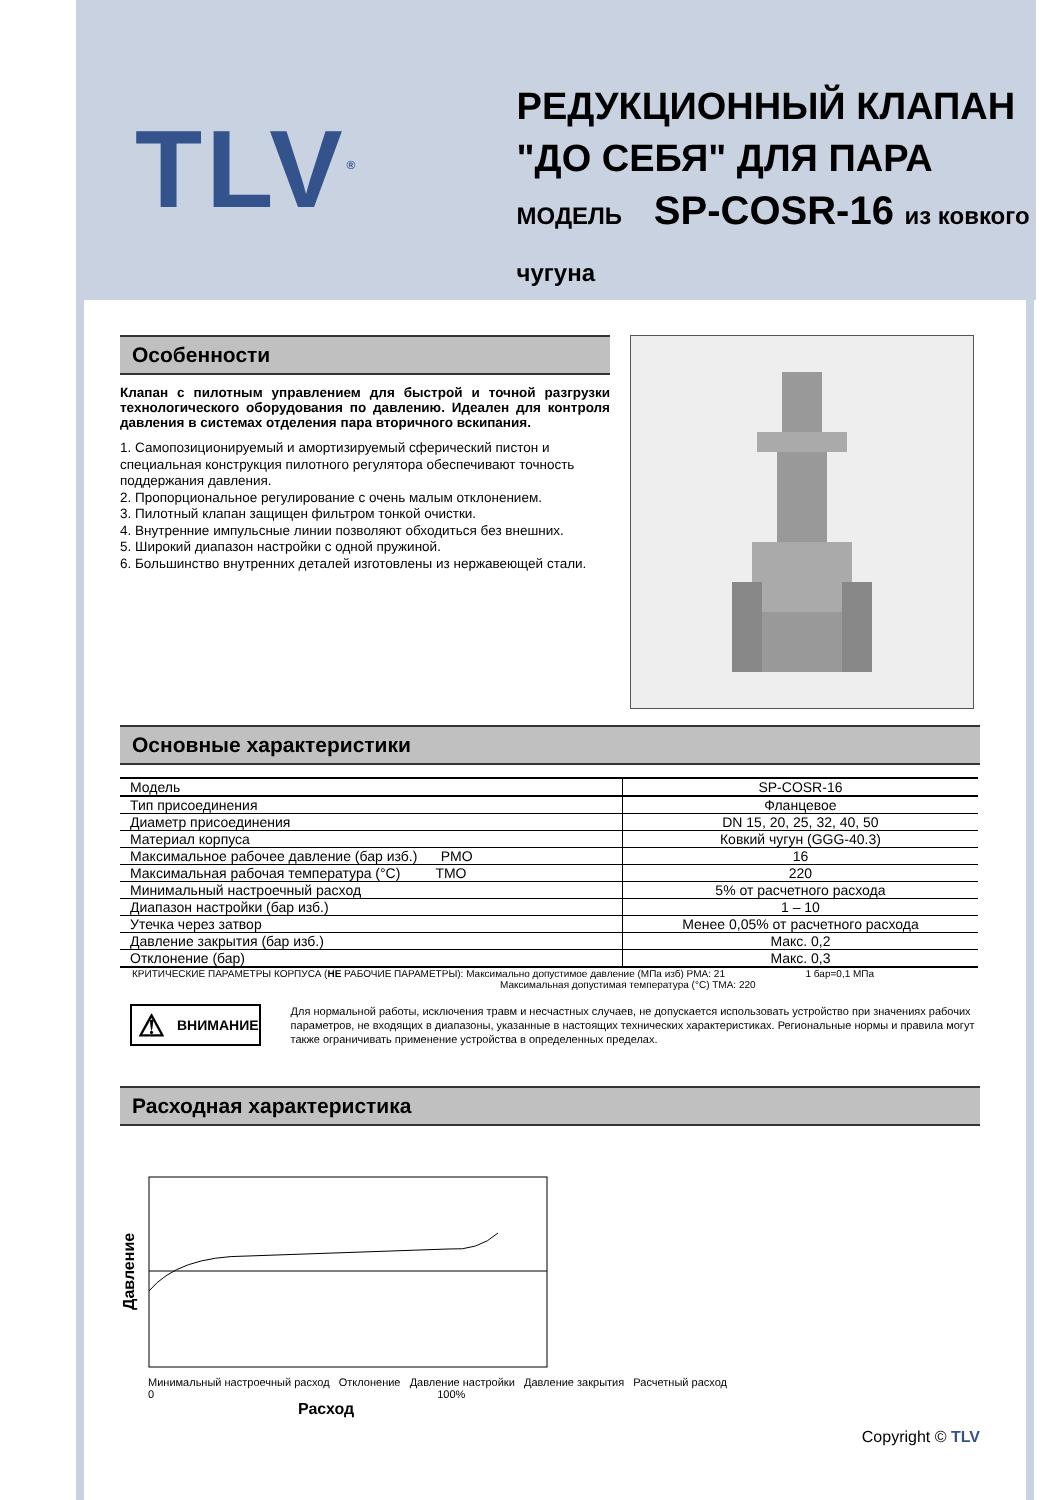TLV<sup>®</sup>
РЕДУКЦИОННЫЙ КЛАПАН
"ДО СЕБЯ" ДЛЯ ПАРА
МОДЕЛЬ SP-COSR-16 из ковкого чугуна
Особенности
Клапан с пилотным управлением для быстрой и точной разгрузки технологического оборудования по давлению. Идеален для контроля давления в системах отделения пара вторичного вскипания.
1. Самопозиционируемый и амортизируемый сферический пистон и специальная конструкция пилотного регулятора обеспечивают точность поддержания давления.
2. Пропорциональное регулирование с очень малым отклонением.
3. Пилотный клапан защищен фильтром тонкой очистки.
4. Внутренние импульсные линии позволяют обходиться без внешних.
5. Широкий диапазон настройки с одной пружиной.
6. Большинство внутренних деталей изготовлены из нержавеющей стали.
Основные характеристики
| Модель | SP-COSR-16 |
| Тип присоединения | Фланцевое |
| Диаметр присоединения | DN 15, 20, 25, 32, 40, 50 |
| Материал корпуса | Ковкий чугун (GGG-40.3) |
| Максимальное рабочее давление (бар изб.) PMO | 16 |
| Максимальная рабочая температура (°C) TMO | 220 |
| Минимальный настроечный расход | 5% от расчетного расхода |
| Диапазон настройки (бар изб.) | 1 – 10 |
| Утечка через затвор | Менее 0,05% от расчетного расхода |
| Давление закрытия (бар изб.) | Макс. 0,2 |
| Отклонение (бар) | Макс. 0,3 |
КРИТИЧЕСКИЕ ПАРАМЕТРЫ КОРПУСА (НЕ РАБОЧИЕ ПАРАМЕТРЫ): Максимально допустимое давление (МПа изб) PMA: 21 1 бар=0,1 МПа
Максимальная допустимая температура (°C) TMA: 220
⚠ ВНИМАНИЕ
Для нормальной работы, исключения травм и несчастных случаев, не допускается использовать устройство при значениях рабочих параметров, не входящих в диапазоны, указанные в настоящих технических характеристиках. Региональные нормы и правила могут также ограничивать применение устройства в определенных пределах.
Расходная характеристика
Давление
Минимальный настроечный расход Отклонение Давление настройки Давление закрытия Расчетный расход
0 100%
Расход
Copyright © TLV